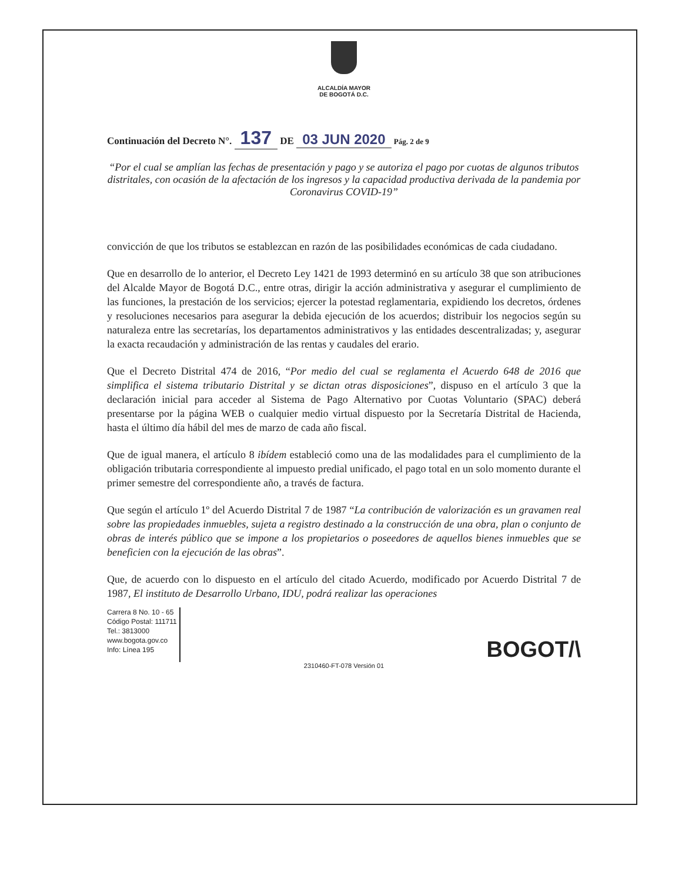ALCALDÍA MAYOR
DE BOGOTÁ D.C.
Continuación del Decreto N°. 137 DE 03 JUN 2020 Pág. 2 de 9
“Por el cual se amplían las fechas de presentación y pago y se autoriza el pago por cuotas de algunos tributos distritales, con ocasión de la afectación de los ingresos y la capacidad productiva derivada de la pandemia por Coronavirus COVID-19”
convicción de que los tributos se establezcan en razón de las posibilidades económicas de cada ciudadano.
Que en desarrollo de lo anterior, el Decreto Ley 1421 de 1993 determinó en su artículo 38 que son atribuciones del Alcalde Mayor de Bogotá D.C., entre otras, dirigir la acción administrativa y asegurar el cumplimiento de las funciones, la prestación de los servicios; ejercer la potestad reglamentaria, expidiendo los decretos, órdenes y resoluciones necesarios para asegurar la debida ejecución de los acuerdos; distribuir los negocios según su naturaleza entre las secretarías, los departamentos administrativos y las entidades descentralizadas; y, asegurar la exacta recaudación y administración de las rentas y caudales del erario.
Que el Decreto Distrital 474 de 2016, “Por medio del cual se reglamenta el Acuerdo 648 de 2016 que simplifica el sistema tributario Distrital y se dictan otras disposiciones”, dispuso en el artículo 3 que la declaración inicial para acceder al Sistema de Pago Alternativo por Cuotas Voluntario (SPAC) deberá presentarse por la página WEB o cualquier medio virtual dispuesto por la Secretaría Distrital de Hacienda, hasta el último día hábil del mes de marzo de cada año fiscal.
Que de igual manera, el artículo 8 ibídem estableció como una de las modalidades para el cumplimiento de la obligación tributaria correspondiente al impuesto predial unificado, el pago total en un solo momento durante el primer semestre del correspondiente año, a través de factura.
Que según el artículo 1º del Acuerdo Distrital 7 de 1987 “La contribución de valorización es un gravamen real sobre las propiedades inmuebles, sujeta a registro destinado a la construcción de una obra, plan o conjunto de obras de interés público que se impone a los propietarios o poseedores de aquellos bienes inmuebles que se beneficien con la ejecución de las obras”.
Que, de acuerdo con lo dispuesto en el artículo del citado Acuerdo, modificado por Acuerdo Distrital 7 de 1987, El instituto de Desarrollo Urbano, IDU, podrá realizar las operaciones
Carrera 8 No. 10 - 65
Código Postal: 111711
Tel.: 3813000
www.bogota.gov.co
Info: Línea 195
BOGOT/\
2310460-FT-078 Versión 01